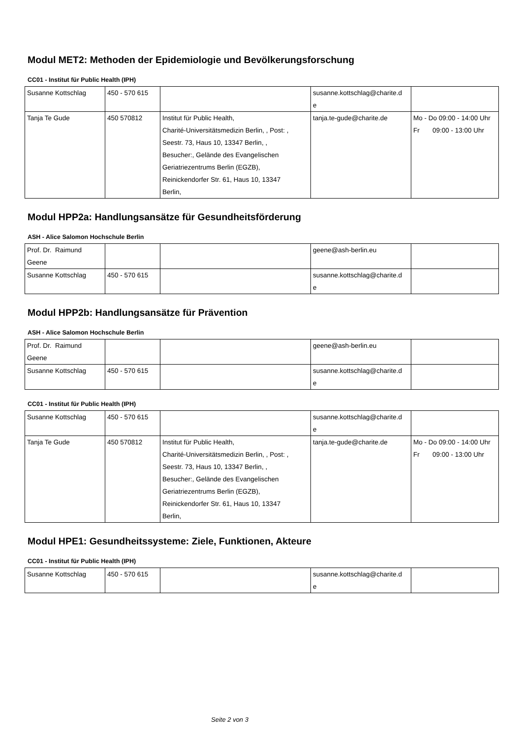Modul MET2: Methoden der Epidemiologie und Bevölkerungsforschung
CC01 - Institut für Public Health (IPH)
| Susanne Kottschlag | 450 - 570 615 | | susanne.kottschlag@charite.d e | |
| Tanja Te Gude | 450 570812 | Institut für Public Health, Charité-Universitätsmedizin Berlin, , Post: , Seestr. 73, Haus 10, 13347 Berlin, , Besucher:, Gelände des Evangelischen Geriatriezentrums Berlin (EGZB), Reinickendorfer Str. 61, Haus 10, 13347 Berlin, | tanja.te-gude@charite.de | Mo - Do 09:00 - 14:00 Uhr Fr 09:00 - 13:00 Uhr |
Modul HPP2a: Handlungsansätze für Gesundheitsförderung
ASH - Alice Salomon Hochschule Berlin
| Prof. Dr. Raimund Geene | | | geene@ash-berlin.eu | |
| Susanne Kottschlag | 450 - 570 615 | | susanne.kottschlag@charite.d e | |
Modul HPP2b: Handlungsansätze für Prävention
ASH - Alice Salomon Hochschule Berlin
| Prof. Dr. Raimund Geene | | | geene@ash-berlin.eu | |
| Susanne Kottschlag | 450 - 570 615 | | susanne.kottschlag@charite.d e | |
CC01 - Institut für Public Health (IPH)
| Susanne Kottschlag | 450 - 570 615 | | susanne.kottschlag@charite.d e | |
| Tanja Te Gude | 450 570812 | Institut für Public Health, Charité-Universitätsmedizin Berlin, , Post: , Seestr. 73, Haus 10, 13347 Berlin, , Besucher:, Gelände des Evangelischen Geriatriezentrums Berlin (EGZB), Reinickendorfer Str. 61, Haus 10, 13347 Berlin, | tanja.te-gude@charite.de | Mo - Do 09:00 - 14:00 Uhr Fr 09:00 - 13:00 Uhr |
Modul HPE1: Gesundheitssysteme: Ziele, Funktionen, Akteure
CC01 - Institut für Public Health (IPH)
| Susanne Kottschlag | 450 - 570 615 | | susanne.kottschlag@charite.d e | |
Seite 2 von 3